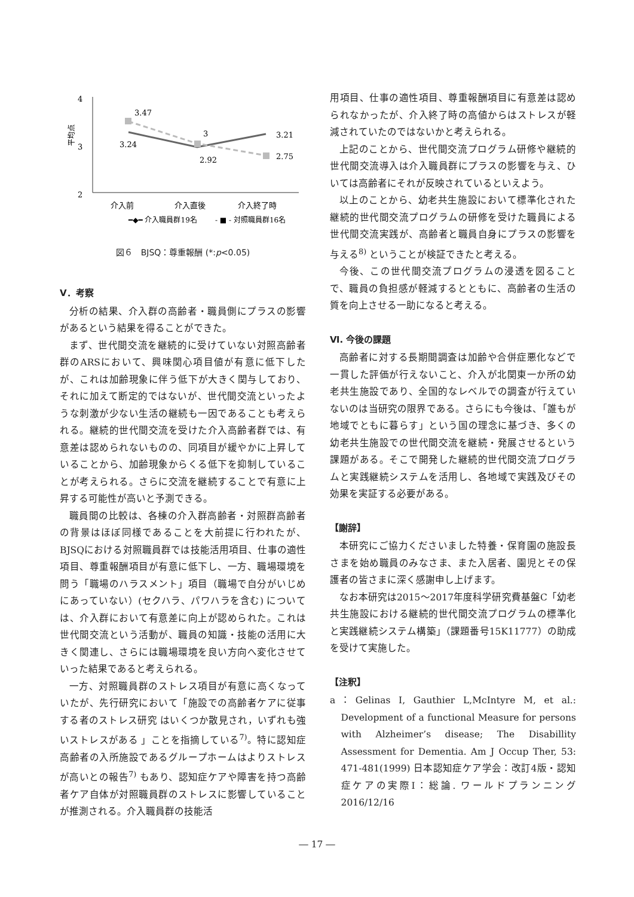4
3
2
平均点
3.47
3.24
3
2.92
3.21
2.75
介入前
介入直後
介入終了時
━◆━ 介入職員群19名
- ■ - 対照職員群16名
図６　BJSQ：尊重報酬 (*:p<0.05)
Ⅴ．考察
分析の結果、介入群の高齢者・職員側にプラスの影響があるという結果を得ることができた。
まず、世代間交流を継続的に受けていない対照高齢者群のARSにおいて、興味関心項目値が有意に低下したが、これは加齢現象に伴う低下が大きく関与しており、それに加えて断定的ではないが、世代間交流といったような刺激が少ない生活の継続も一因であることも考えられる。継続的世代間交流を受けた介入高齢者群では、有意差は認められないものの、同項目が緩やかに上昇していることから、加齢現象からくる低下を抑制していることが考えられる。さらに交流を継続することで有意に上昇する可能性が高いと予測できる。
職員間の比較は、各棟の介入群高齢者・対照群高齢者の背景はほぼ同様であることを大前提に行われたが、BJSQにおける対照職員群では技能活用項目、仕事の適性項目、尊重報酬項目が有意に低下し、一方、職場環境を問う「職場のハラスメント」項目（職場で自分がいじめにあっていない）(セクハラ、パワハラを含む) については、介入群において有意差に向上が認められた。これは世代間交流という活動が、職員の知識・技能の活用に大きく関連し、さらには職場環境を良い方向へ変化させていった結果であると考えられる。
一方、対照職員群のストレス項目が有意に高くなっていたが、先行研究において「施設での高齢者ケアに従事する者のストレス研究 はいくつか散見され，いずれも強いストレスがある 」ことを指摘している<sup>7)</sup>。特に認知症高齢者の入所施設であるグループホームはよりストレスが高いとの報告<sup>7)</sup> もあり、認知症ケアや障害を持つ高齢者ケア自体が対照職員群のストレスに影響していることが推測される。介入職員群の技能活
用項目、仕事の適性項目、尊重報酬項目に有意差は認められなかったが、介入終了時の高値からはストレスが軽減されていたのではないかと考えられる。
上記のことから、世代間交流プログラム研修や継続的世代間交流導入は介入職員群にプラスの影響を与え、ひいては高齢者にそれが反映されているといえよう。
以上のことから、幼老共生施設において標準化された継続的世代間交流プログラムの研修を受けた職員による世代間交流実践が、高齢者と職員自身にプラスの影響を与える<sup>8)</sup> ということが検証できたと考える。
今後、この世代間交流プログラムの浸透を図ることで、職員の負担感が軽減するとともに、高齢者の生活の質を向上させる一助になると考える。
Ⅵ. 今後の課題
高齢者に対する長期間調査は加齢や合併症悪化などで一貫した評価が行えないこと、介入が北関東一か所の幼老共生施設であり、全国的なレベルでの調査が行えていないのは当研究の限界である。さらにも今後は、「誰もが地域でともに暮らす」という国の理念に基づき、多くの幼老共生施設での世代間交流を継続・発展させるという課題がある。そこで開発した継続的世代間交流プログラムと実践継続システムを活用し、各地域で実践及びその効果を実証する必要がある。
【謝辞】
本研究にご協力くださいました特養・保育園の施設長さまを始め職員のみなさま、また入居者、園児とその保護者の皆さまに深く感謝申し上げます。
なお本研究は2015～2017年度科学研究費基盤C「幼老共生施設における継続的世代間交流プログラムの標準化と実践継続システム構築」（課題番号15K11777）の助成を受けて実施した。
【注釈】
a：Gelinas I, Gauthier L,McIntyre M, et al.: Development of a functional Measure for persons with Alzheimer’s disease; The Disabillity Assessment for Dementia. Am J Occup Ther, 53: 471-481(1999) 日本認知症ケア学会：改訂4版・認知症ケアの実際I：総論. ワールドプランニング2016/12/16
― 17 ―